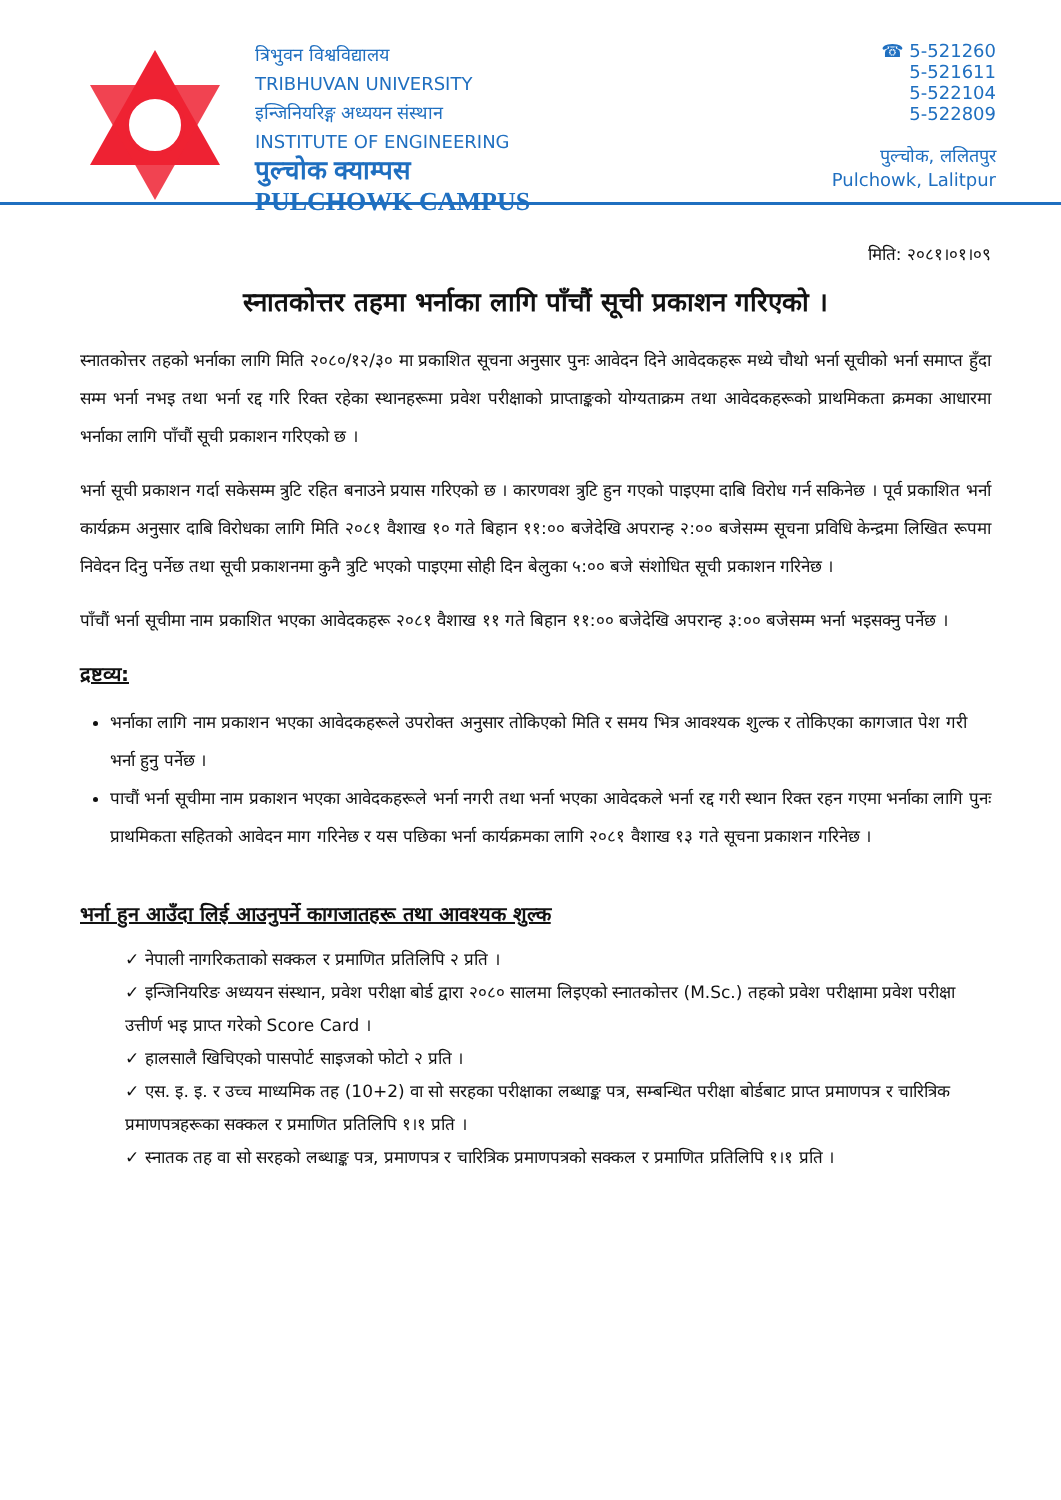त्रिभुवन विश्वविद्यालय
TRIBHUVAN UNIVERSITY
इन्जिनियरिङ्ग अध्ययन संस्थान
INSTITUTE OF ENGINEERING
पुल्चोक क्याम्पस
PULCHOWK CAMPUS
☎ 5-521260
5-521611
5-522104
5-522809
पुल्चोक, ललितपुर
Pulchowk, Lalitpur
मिति: २०८१।०१।०९
स्नातकोत्तर तहमा भर्नाका लागि पाँचौं सूची प्रकाशन गरिएको ।
स्नातकोत्तर तहको भर्नाका लागि मिति २०८०/१२/३० मा प्रकाशित सूचना अनुसार पुनः आवेदन दिने आवेदकहरू मध्ये चौथो भर्ना सूचीको भर्ना समाप्त हुँदा सम्म भर्ना नभइ तथा भर्ना रद्द गरि रिक्त रहेका स्थानहरूमा प्रवेश परीक्षाको प्राप्ताङ्कको योग्यताक्रम तथा आवेदकहरूको प्राथमिकता क्रमका आधारमा भर्नाका लागि पाँचौं सूची प्रकाशन गरिएको छ ।
भर्ना सूची प्रकाशन गर्दा सकेसम्म त्रुटि रहित बनाउने प्रयास गरिएको छ । कारणवश त्रुटि हुन गएको पाइएमा दाबि विरोध गर्न सकिनेछ । पूर्व प्रकाशित भर्ना कार्यक्रम अनुसार दाबि विरोधका लागि मिति २०८१ वैशाख १० गते बिहान ११:०० बजेदेखि अपरान्ह २:०० बजेसम्म सूचना प्रविधि केन्द्रमा लिखित रूपमा निवेदन दिनु पर्नेछ तथा सूची प्रकाशनमा कुनै त्रुटि भएको पाइएमा सोही दिन बेलुका ५:०० बजे संशोधित सूची प्रकाशन गरिनेछ ।
पाँचौं भर्ना सूचीमा नाम प्रकाशित भएका आवेदकहरू २०८१ वैशाख ११ गते बिहान ११:०० बजेदेखि अपरान्ह ३:०० बजेसम्म भर्ना भइसक्नु पर्नेछ ।
द्रष्टव्य:
भर्नाका लागि नाम प्रकाशन भएका आवेदकहरूले उपरोक्त अनुसार तोकिएको मिति र समय भित्र आवश्यक शुल्क र तोकिएका कागजात पेश गरी भर्ना हुनु पर्नेछ ।
पाचौं भर्ना सूचीमा नाम प्रकाशन भएका आवेदकहरूले भर्ना नगरी तथा भर्ना भएका आवेदकले भर्ना रद्द गरी स्थान रिक्त रहन गएमा भर्नाका लागि पुनः प्राथमिकता सहितको आवेदन माग गरिनेछ र यस पछिका भर्ना कार्यक्रमका लागि २०८१ वैशाख १३ गते सूचना प्रकाशन गरिनेछ ।
भर्ना हुन आउँदा लिई आउनुपर्ने कागजातहरू तथा आवश्यक शुल्क
✓ नेपाली नागरिकताको सक्कल र प्रमाणित प्रतिलिपि २ प्रति ।
✓ इन्जिनियरिङ अध्ययन संस्थान, प्रवेश परीक्षा बोर्ड द्वारा २०८० सालमा लिइएको स्नातकोत्तर (M.Sc.) तहको प्रवेश परीक्षामा प्रवेश परीक्षा उत्तीर्ण भइ प्राप्त गरेको Score Card ।
✓ हालसालै खिचिएको पासपोर्ट साइजको फोटो २ प्रति ।
✓ एस. इ. इ. र उच्च माध्यमिक तह (10+2) वा सो सरहका परीक्षाका लब्धाङ्क पत्र, सम्बन्धित परीक्षा बोर्डबाट प्राप्त प्रमाणपत्र र चारित्रिक प्रमाणपत्रहरूका सक्कल र प्रमाणित प्रतिलिपि १।१ प्रति ।
✓ स्नातक तह वा सो सरहको लब्धाङ्क पत्र, प्रमाणपत्र र चारित्रिक प्रमाणपत्रको सक्कल र प्रमाणित प्रतिलिपि १।१ प्रति ।